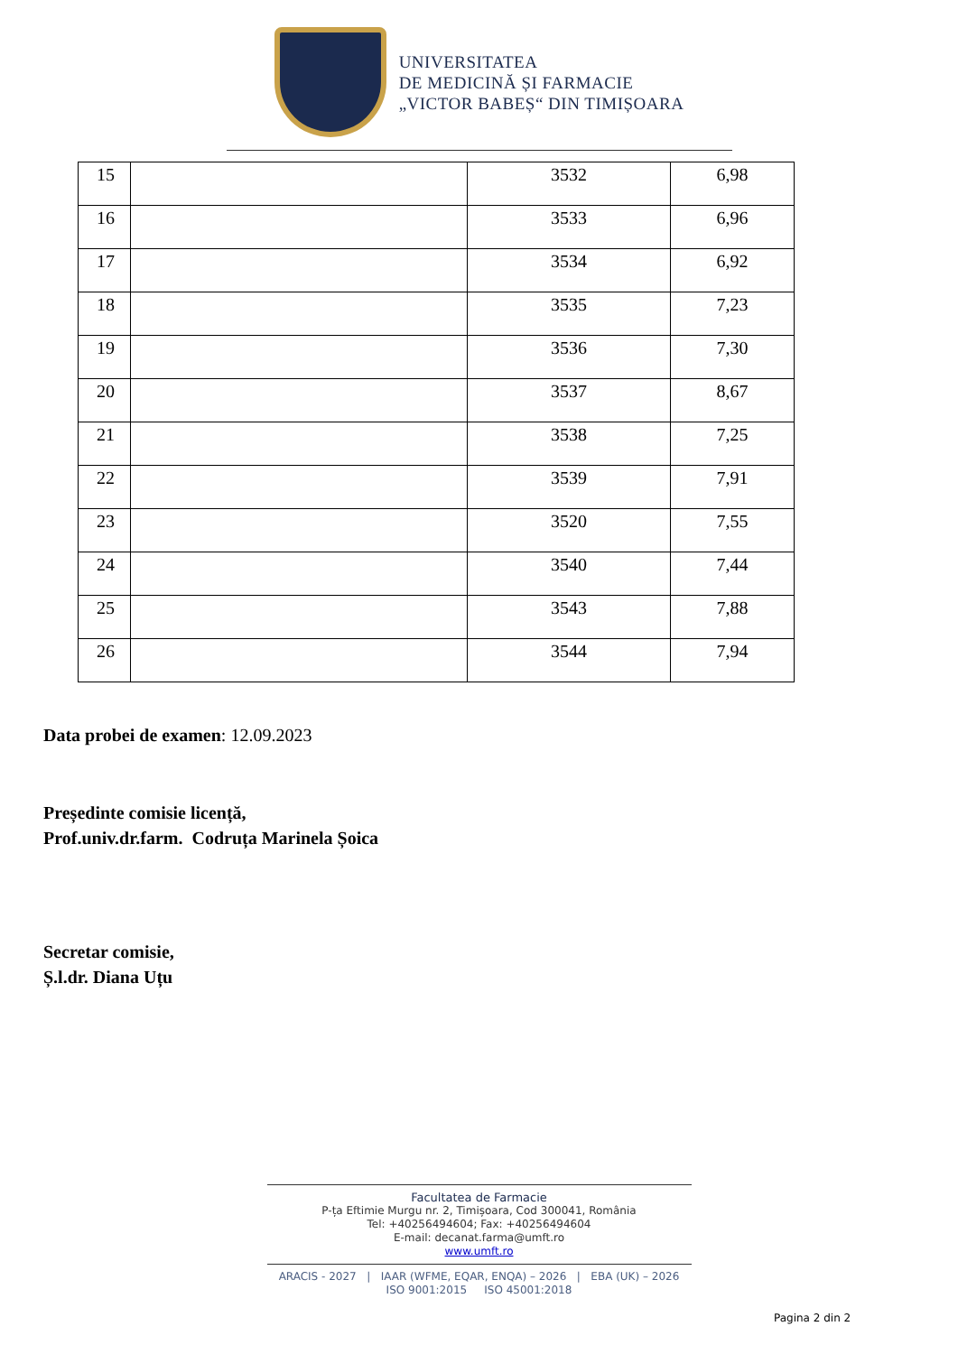UNIVERSITATEA
DE MEDICINĂ ȘI FARMACIE
„VICTOR BABEȘ“ DIN TIMIȘOARA
| 15 | | 3532 | 6,98 |
| 16 | | 3533 | 6,96 |
| 17 | | 3534 | 6,92 |
| 18 | | 3535 | 7,23 |
| 19 | | 3536 | 7,30 |
| 20 | | 3537 | 8,67 |
| 21 | | 3538 | 7,25 |
| 22 | | 3539 | 7,91 |
| 23 | | 3520 | 7,55 |
| 24 | | 3540 | 7,44 |
| 25 | | 3543 | 7,88 |
| 26 | | 3544 | 7,94 |
Data probei de examen: 12.09.2023
Președinte comisie licență,
Prof.univ.dr.farm. Codruța Marinela Șoica
Secretar comisie,
Ș.l.dr. Diana Uțu
Facultatea de Farmacie
P-ța Eftimie Murgu nr. 2, Timișoara, Cod 300041, România
Tel: +40256494604; Fax: +40256494604
E-mail: decanat.farma@umft.ro
www.umft.ro
ARACIS - 2027 | IAAR (WFME, EQAR, ENQA) – 2026 | EBA (UK) – 2026
ISO 9001:2015 ISO 45001:2018
Pagina 2 din 2